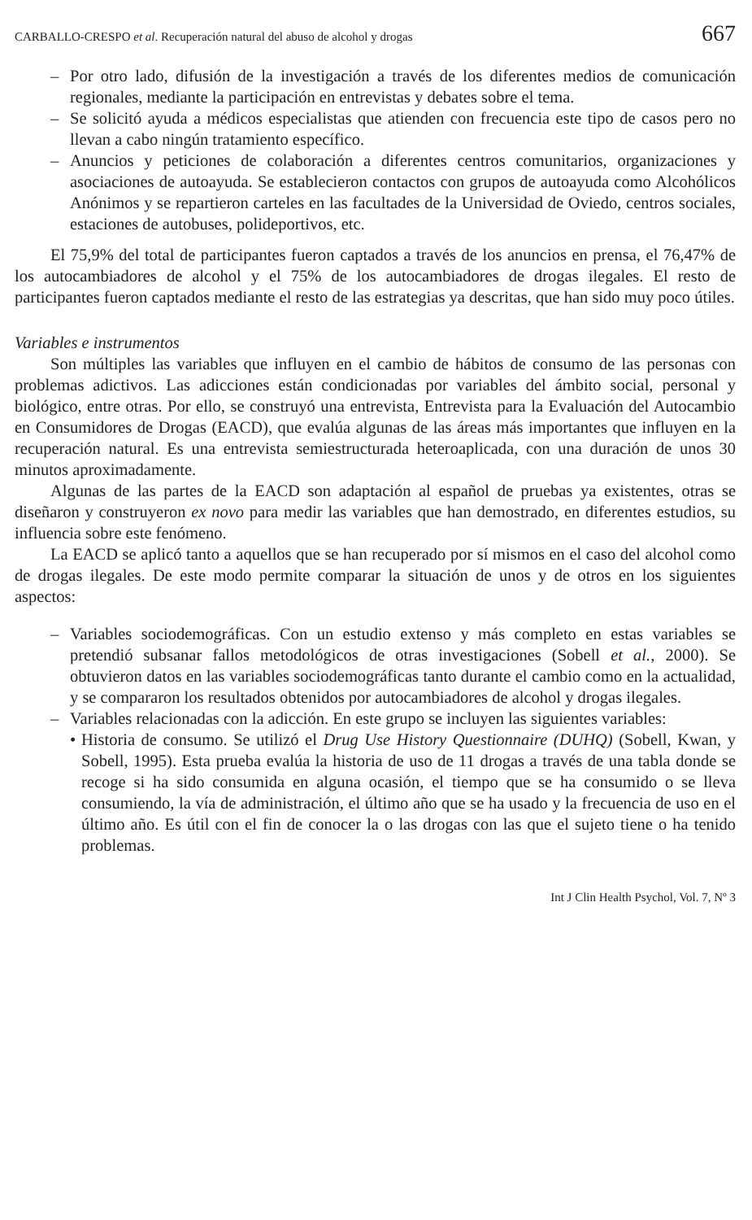CARBALLO-CRESPO et al. Recuperación natural del abuso de alcohol y drogas 667
– Por otro lado, difusión de la investigación a través de los diferentes medios de comunicación regionales, mediante la participación en entrevistas y debates sobre el tema.
– Se solicitó ayuda a médicos especialistas que atienden con frecuencia este tipo de casos pero no llevan a cabo ningún tratamiento específico.
– Anuncios y peticiones de colaboración a diferentes centros comunitarios, organizaciones y asociaciones de autoayuda. Se establecieron contactos con grupos de autoayuda como Alcohólicos Anónimos y se repartieron carteles en las facultades de la Universidad de Oviedo, centros sociales, estaciones de autobuses, polideportivos, etc.
El 75,9% del total de participantes fueron captados a través de los anuncios en prensa, el 76,47% de los autocambiadores de alcohol y el 75% de los autocambiadores de drogas ilegales. El resto de participantes fueron captados mediante el resto de las estrategias ya descritas, que han sido muy poco útiles.
Variables e instrumentos
Son múltiples las variables que influyen en el cambio de hábitos de consumo de las personas con problemas adictivos. Las adicciones están condicionadas por variables del ámbito social, personal y biológico, entre otras. Por ello, se construyó una entrevista, Entrevista para la Evaluación del Autocambio en Consumidores de Drogas (EACD), que evalúa algunas de las áreas más importantes que influyen en la recuperación natural. Es una entrevista semiestructurada heteroaplicada, con una duración de unos 30 minutos aproximadamente.
Algunas de las partes de la EACD son adaptación al español de pruebas ya existentes, otras se diseñaron y construyeron ex novo para medir las variables que han demostrado, en diferentes estudios, su influencia sobre este fenómeno.
La EACD se aplicó tanto a aquellos que se han recuperado por sí mismos en el caso del alcohol como de drogas ilegales. De este modo permite comparar la situación de unos y de otros en los siguientes aspectos:
– Variables sociodemográficas. Con un estudio extenso y más completo en estas variables se pretendió subsanar fallos metodológicos de otras investigaciones (Sobell et al., 2000). Se obtuvieron datos en las variables sociodemográficas tanto durante el cambio como en la actualidad, y se compararon los resultados obtenidos por autocambiadores de alcohol y drogas ilegales.
– Variables relacionadas con la adicción. En este grupo se incluyen las siguientes variables:
• Historia de consumo. Se utilizó el Drug Use History Questionnaire (DUHQ) (Sobell, Kwan, y Sobell, 1995). Esta prueba evalúa la historia de uso de 11 drogas a través de una tabla donde se recoge si ha sido consumida en alguna ocasión, el tiempo que se ha consumido o se lleva consumiendo, la vía de administración, el último año que se ha usado y la frecuencia de uso en el último año. Es útil con el fin de conocer la o las drogas con las que el sujeto tiene o ha tenido problemas.
Int J Clin Health Psychol, Vol. 7, Nº 3